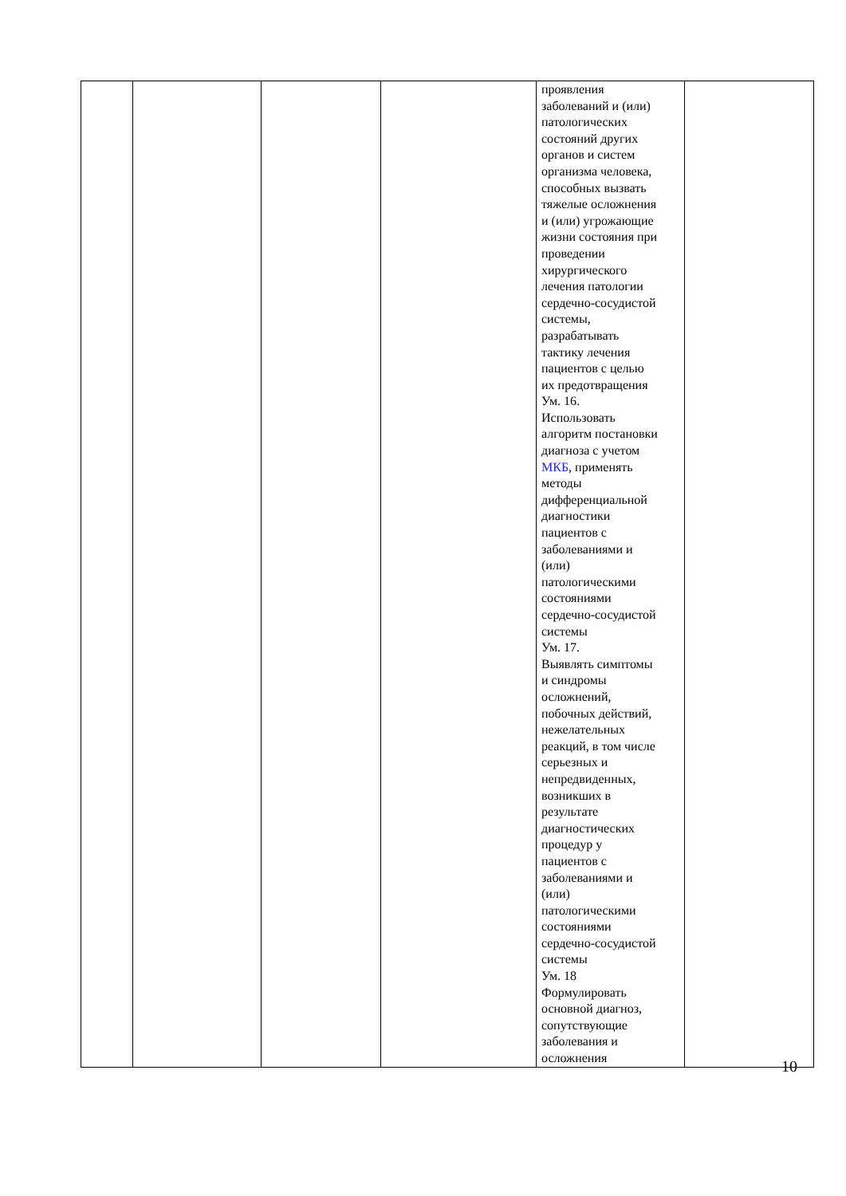| | | | | проявления заболеваний и (или) патологических состояний других органов и систем организма человека, способных вызвать тяжелые осложнения и (или) угрожающие жизни состояния при проведении хирургического лечения патологии сердечно-сосудистой системы, разрабатывать тактику лечения пациентов с целью их предотвращения Ум. 16. Использовать алгоритм постановки диагноза с учетом МКБ , применять методы дифференциальной диагностики пациентов с заболеваниями и (или) патологическими состояниями сердечно-сосудистой системы Ум. 17. Выявлять симптомы и синдромы осложнений, побочных действий, нежелательных реакций, в том числе серьезных и непредвиденных, возникших в результате диагностических процедур у пациентов с заболеваниями и (или) патологическими состояниями сердечно-сосудистой системы Ум. 18 Формулировать основной диагноз, сопутствующие заболевания и осложнения | |
10